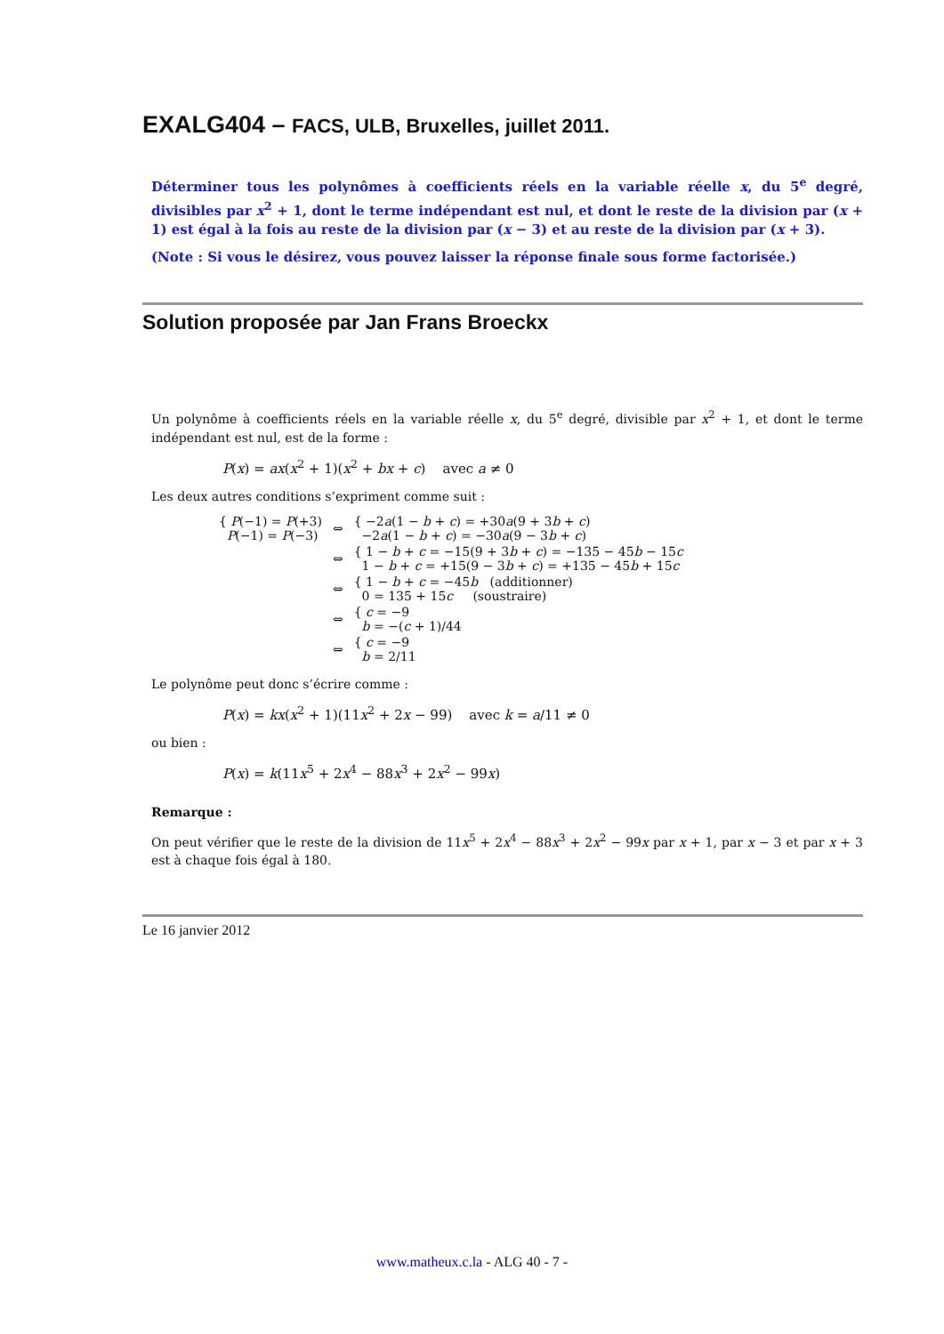EXALG404 – FACS, ULB, Bruxelles, juillet 2011.
Déterminer tous les polynômes à coefficients réels en la variable réelle x, du 5<sup>e</sup> degré, divisibles par x<sup>2</sup> + 1, dont le terme indépendant est nul, et dont le reste de la division par (x + 1) est égal à la fois au reste de la division par (x − 3) et au reste de la division par (x + 3).
(Note : Si vous le désirez, vous pouvez laisser la réponse finale sous forme factorisée.)
Solution proposée par Jan Frans Broeckx
Un polynôme à coefficients réels en la variable réelle x, du 5<sup>e</sup> degré, divisible par x<sup>2</sup> + 1, et dont le terme indépendant est nul, est de la forme :
P(x) = ax(x<sup>2</sup> + 1)(x<sup>2</sup> + bx + c) avec a ≠ 0
Les deux autres conditions s’expriment comme suit :
| { P (−1) = P (+3) P (−1) = P (−3) | ⇔ | { −2 a (1 − b + c ) = +30 a (9 + 3 b + c ) −2 a (1 − b + c ) = −30 a (9 − 3 b + c ) |
| | ⇔ | { 1 − b + c = −15(9 + 3 b + c ) = −135 − 45 b − 15 c 1 − b + c = +15(9 − 3 b + c ) = +135 − 45 b + 15 c |
| | ⇔ | { 1 − b + c = −45 b (additionner) 0 = 135 + 15 c (soustraire) |
| | ⇔ | { c = −9 b = −( c + 1)/44 |
| | ⇔ | { c = −9 b = 2/11 |
Le polynôme peut donc s’écrire comme :
P(x) = kx(x<sup>2</sup> + 1)(11x<sup>2</sup> + 2x − 99) avec k = a/11 ≠ 0
ou bien :
P(x) = k(11x<sup>5</sup> + 2x<sup>4</sup> − 88x<sup>3</sup> + 2x<sup>2</sup> − 99x)
Remarque :
On peut vérifier que le reste de la division de 11x<sup>5</sup> + 2x<sup>4</sup> − 88x<sup>3</sup> + 2x<sup>2</sup> − 99x par x + 1, par x − 3 et par x + 3 est à chaque fois égal à 180.
Le 16 janvier 2012
www.matheux.c.la - ALG 40 - 7 -